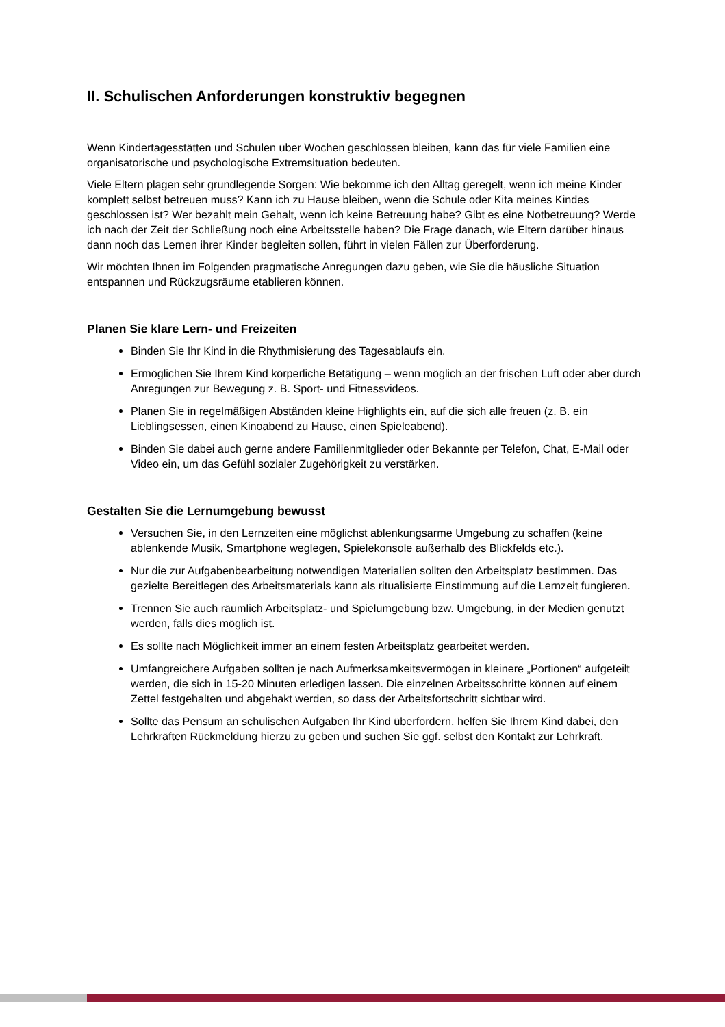II. Schulischen Anforderungen konstruktiv begegnen
Wenn Kindertagesstätten und Schulen über Wochen geschlossen bleiben, kann das für viele Familien eine organisatorische und psychologische Extremsituation bedeuten.
Viele Eltern plagen sehr grundlegende Sorgen: Wie bekomme ich den Alltag geregelt, wenn ich meine Kinder komplett selbst betreuen muss? Kann ich zu Hause bleiben, wenn die Schule oder Kita meines Kindes geschlossen ist? Wer bezahlt mein Gehalt, wenn ich keine Betreuung habe? Gibt es eine Notbetreuung? Werde ich nach der Zeit der Schließung noch eine Arbeitsstelle haben? Die Frage danach, wie Eltern darüber hinaus dann noch das Lernen ihrer Kinder begleiten sollen, führt in vielen Fällen zur Überforderung.
Wir möchten Ihnen im Folgenden pragmatische Anregungen dazu geben, wie Sie die häusliche Situation entspannen und Rückzugsräume etablieren können.
Planen Sie klare Lern- und Freizeiten
Binden Sie Ihr Kind in die Rhythmisierung des Tagesablaufs ein.
Ermöglichen Sie Ihrem Kind körperliche Betätigung – wenn möglich an der frischen Luft oder aber durch Anregungen zur Bewegung z. B. Sport- und Fitnessvideos.
Planen Sie in regelmäßigen Abständen kleine Highlights ein, auf die sich alle freuen (z. B. ein Lieblingsessen, einen Kinoabend zu Hause, einen Spieleabend).
Binden Sie dabei auch gerne andere Familienmitglieder oder Bekannte per Telefon, Chat, E-Mail oder Video ein, um das Gefühl sozialer Zugehörigkeit zu verstärken.
Gestalten Sie die Lernumgebung bewusst
Versuchen Sie, in den Lernzeiten eine möglichst ablenkungsarme Umgebung zu schaffen (keine ablenkende Musik, Smartphone weglegen, Spielekonsole außerhalb des Blickfelds etc.).
Nur die zur Aufgabenbearbeitung notwendigen Materialien sollten den Arbeitsplatz bestimmen. Das gezielte Bereitlegen des Arbeitsmaterials kann als ritualisierte Einstimmung auf die Lernzeit fungieren.
Trennen Sie auch räumlich Arbeitsplatz- und Spielumgebung bzw. Umgebung, in der Medien genutzt werden, falls dies möglich ist.
Es sollte nach Möglichkeit immer an einem festen Arbeitsplatz gearbeitet werden.
Umfangreichere Aufgaben sollten je nach Aufmerksamkeitsvermögen in kleinere „Portionen“ aufgeteilt werden, die sich in 15-20 Minuten erledigen lassen. Die einzelnen Arbeitsschritte können auf einem Zettel festgehalten und abgehakt werden, so dass der Arbeitsfortschritt sichtbar wird.
Sollte das Pensum an schulischen Aufgaben Ihr Kind überfordern, helfen Sie Ihrem Kind dabei, den Lehrkräften Rückmeldung hierzu zu geben und suchen Sie ggf. selbst den Kontakt zur Lehrkraft.